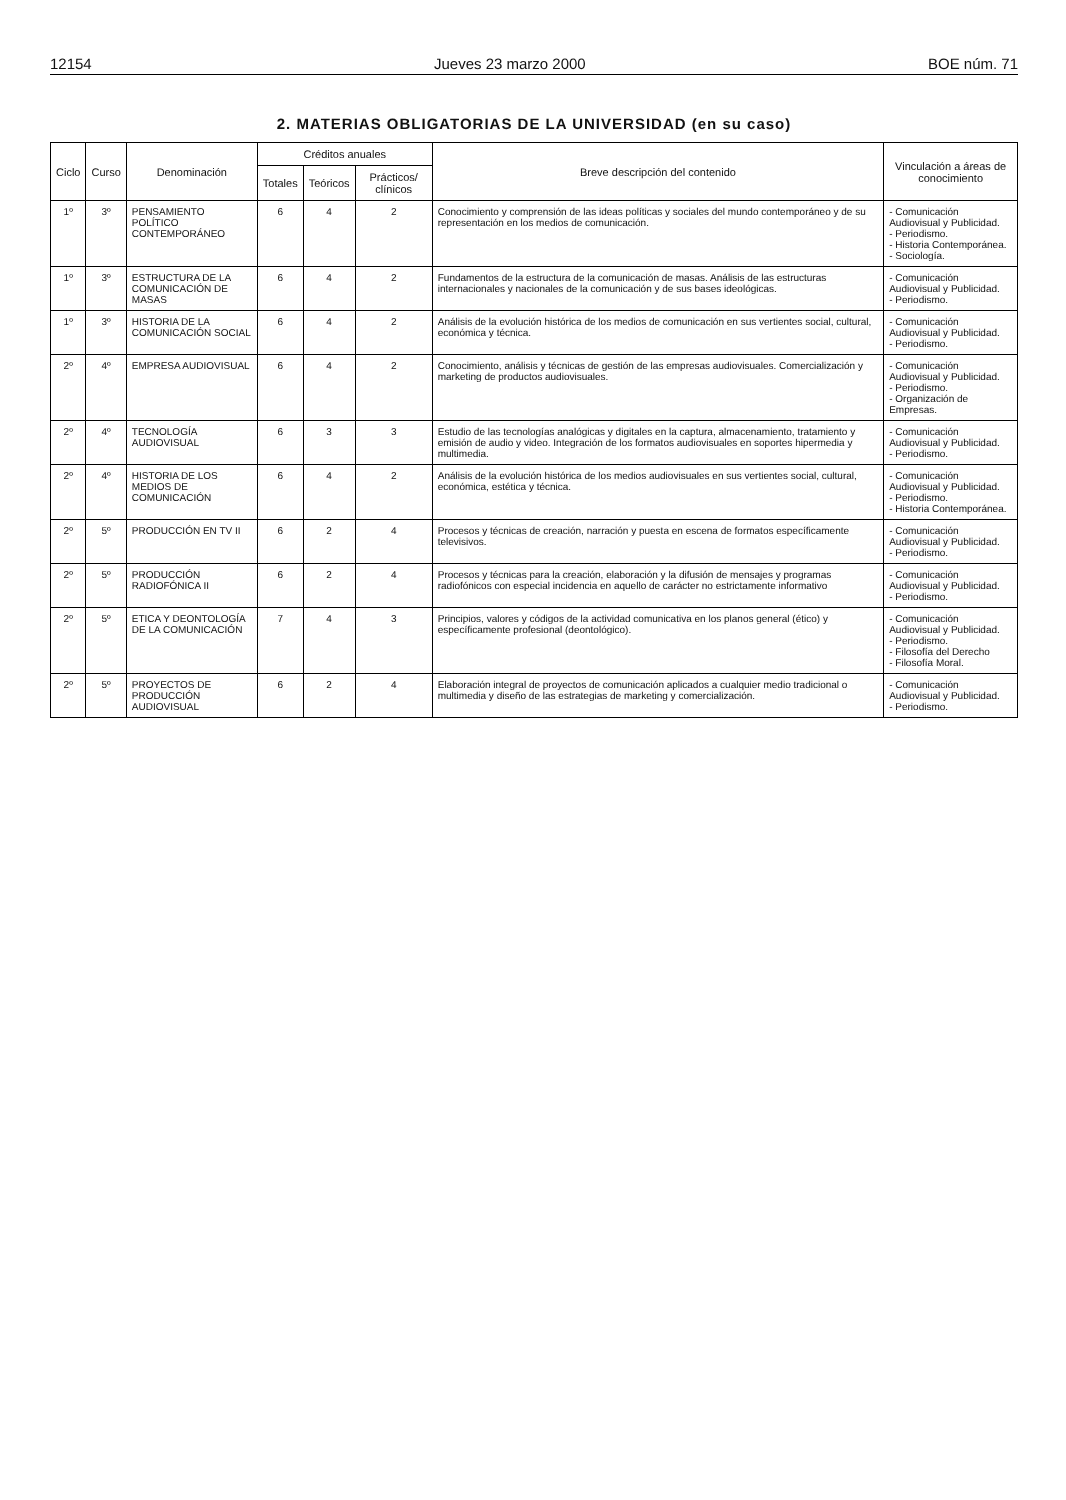12154 Jueves 23 marzo 2000 BOE núm. 71
2. MATERIAS OBLIGATORIAS DE LA UNIVERSIDAD (en su caso)
| Ciclo | Curso | Denominación | Créditos anuales | | | Breve descripción del contenido | Vinculación a áreas de conocimiento |
| --- | --- | --- | --- | --- | --- | --- | --- |
| | | | Totales | Teóricos | Prácticos/ clínicos | | |
| 1º | 3º | PENSAMIENTO POLÍTICO CONTEMPORÁNEO | 6 | 4 | 2 | Conocimiento y comprensión de las ideas políticas y sociales del mundo contemporáneo y de su representación en los medios de comunicación. | - Comunicación Audiovisual y Publicidad. - Periodismo. - Historia Contemporánea. - Sociología. |
| 1º | 3º | ESTRUCTURA DE LA COMUNICACIÓN DE MASAS | 6 | 4 | 2 | Fundamentos de la estructura de la comunicación de masas. Análisis de las estructuras internacionales y nacionales de la comunicación y de sus bases ideológicas. | - Comunicación Audiovisual y Publicidad. - Periodismo. |
| 1º | 3º | HISTORIA DE LA COMUNICACIÓN SOCIAL | 6 | 4 | 2 | Análisis de la evolución histórica de los medios de comunicación en sus vertientes social, cultural, económica y técnica. | - Comunicación Audiovisual y Publicidad. - Periodismo. |
| 2º | 4º | EMPRESA AUDIOVISUAL | 6 | 4 | 2 | Conocimiento, análisis y técnicas de gestión de las empresas audiovisuales. Comercialización y marketing de productos audiovisuales. | - Comunicación Audiovisual y Publicidad. - Periodismo. - Organización de Empresas. |
| 2º | 4º | TECNOLOGÍA AUDIOVISUAL | 6 | 3 | 3 | Estudio de las tecnologías analógicas y digitales en la captura, almacenamiento, tratamiento y emisión de audio y video. Integración de los formatos audiovisuales en soportes hipermedia y multimedia. | - Comunicación Audiovisual y Publicidad. - Periodismo. |
| 2º | 4º | HISTORIA DE LOS MEDIOS DE COMUNICACIÓN | 6 | 4 | 2 | Análisis de la evolución histórica de los medios audiovisuales en sus vertientes social, cultural, económica, estética y técnica. | - Comunicación Audiovisual y Publicidad. - Periodismo. - Historia Contemporánea. |
| 2º | 5º | PRODUCCIÓN EN TV II | 6 | 2 | 4 | Procesos y técnicas de creación, narración y puesta en escena de formatos específicamente televisivos. | - Comunicación Audiovisual y Publicidad. - Periodismo. |
| 2º | 5º | PRODUCCIÓN RADIOFÓNICA II | 6 | 2 | 4 | Procesos y técnicas para la creación, elaboración y la difusión de mensajes y programas radiofónicos con especial incidencia en aquello de carácter no estrictamente informativo | - Comunicación Audiovisual y Publicidad. - Periodismo. |
| 2º | 5º | ETICA Y DEONTOLOGÍA DE LA COMUNICACIÓN | 7 | 4 | 3 | Principios, valores y códigos de la actividad comunicativa en los planos general (ético) y específicamente profesional (deontológico). | - Comunicación Audiovisual y Publicidad. - Periodismo. - Filosofía del Derecho - Filosofía Moral. |
| 2º | 5º | PROYECTOS DE PRODUCCIÓN AUDIOVISUAL | 6 | 2 | 4 | Elaboración integral de proyectos de comunicación aplicados a cualquier medio tradicional o multimedia y diseño de las estrategias de marketing y comercialización. | - Comunicación Audiovisual y Publicidad. - Periodismo. |